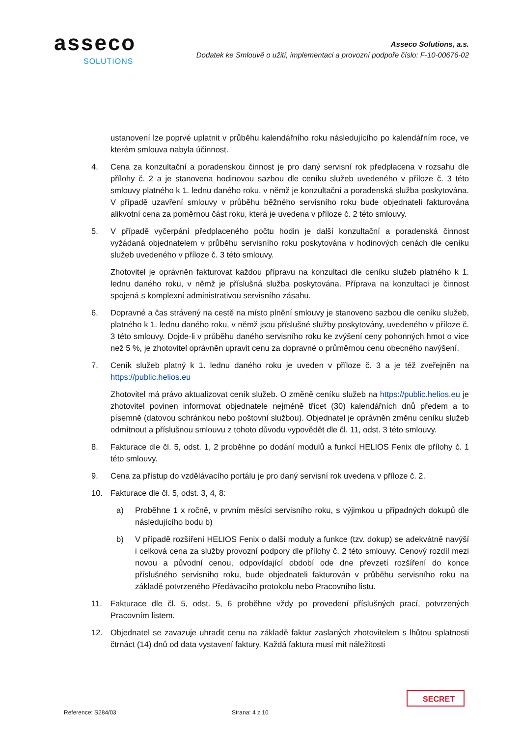asseco
SOLUTIONS
Asseco Solutions, a.s.
Dodatek ke Smlouvě o užití, implementaci a provozní podpoře číslo: F-10-00676-02
ustanovení lze poprvé uplatnit v průběhu kalendářního roku následujícího po kalendářním roce, ve kterém smlouva nabyla účinnost.
4. Cena za konzultační a poradenskou činnost je pro daný servisní rok předplacena v rozsahu dle přílohy č. 2 a je stanovena hodinovou sazbou dle ceníku služeb uvedeného v příloze č. 3 této smlouvy platného k 1. lednu daného roku, v němž je konzultační a poradenská služba poskytována. V případě uzavření smlouvy v průběhu běžného servisního roku bude objednateli fakturována alikvotní cena za poměrnou část roku, která je uvedena v příloze č. 2 této smlouvy.
5. V případě vyčerpání předplaceného počtu hodin je další konzultační a poradenská činnost vyžádaná objednatelem v průběhu servisního roku poskytována v hodinových cenách dle ceníku služeb uvedeného v příloze č. 3 této smlouvy.
Zhotovitel je oprávněn fakturovat každou přípravu na konzultaci dle ceníku služeb platného k 1. lednu daného roku, v němž je příslušná služba poskytována. Příprava na konzultaci je činnost spojená s komplexní administrativou servisního zásahu.
6. Dopravné a čas strávený na cestě na místo plnění smlouvy je stanoveno sazbou dle ceníku služeb, platného k 1. lednu daného roku, v němž jsou příslušné služby poskytovány, uvedeného v příloze č. 3 této smlouvy. Dojde-li v průběhu daného servisního roku ke zvýšení ceny pohonných hmot o více než 5 %, je zhotovitel oprávněn upravit cenu za dopravné o průměrnou cenu obecného navýšení.
7. Ceník služeb platný k 1. lednu daného roku je uveden v příloze č. 3 a je též zveřejněn na https://public.helios.eu
Zhotovitel má právo aktualizovat ceník služeb. O změně ceníku služeb na https://public.helios.eu je zhotovitel povinen informovat objednatele nejméně třicet (30) kalendářních dnů předem a to písemně (datovou schránkou nebo poštovní službou). Objednatel je oprávněn změnu ceníku služeb odmítnout a příslušnou smlouvu z tohoto důvodu vypovědět dle čl. 11, odst. 3 této smlouvy.
8. Fakturace dle čl. 5, odst. 1, 2 proběhne po dodání modulů a funkcí HELIOS Fenix dle přílohy č. 1 této smlouvy.
9. Cena za přístup do vzdělávacího portálu je pro daný servisní rok uvedena v příloze č. 2.
10. Fakturace dle čl. 5, odst. 3, 4, 8:
a) Proběhne 1 x ročně, v prvním měsíci servisního roku, s výjimkou u případných dokupů dle následujícího bodu b)
b) V případě rozšíření HELIOS Fenix o další moduly a funkce (tzv. dokup) se adekvátně navýší i celková cena za služby provozní podpory dle přílohy č. 2 této smlouvy. Cenový rozdíl mezi novou a původní cenou, odpovídající období ode dne převzetí rozšíření do konce příslušného servisního roku, bude objednateli fakturován v průběhu servisního roku na základě potvrzeného Předávacího protokolu nebo Pracovního listu.
11. Fakturace dle čl. 5, odst. 5, 6 proběhne vždy po provedení příslušných prací, potvrzených Pracovním listem.
12. Objednatel se zavazuje uhradit cenu na základě faktur zaslaných zhotovitelem s lhůtou splatnosti čtrnáct (14) dnů od data vystavení faktury. Každá faktura musí mít náležitosti
SECRET
Reference: S284/03 Strana: 4 z 10